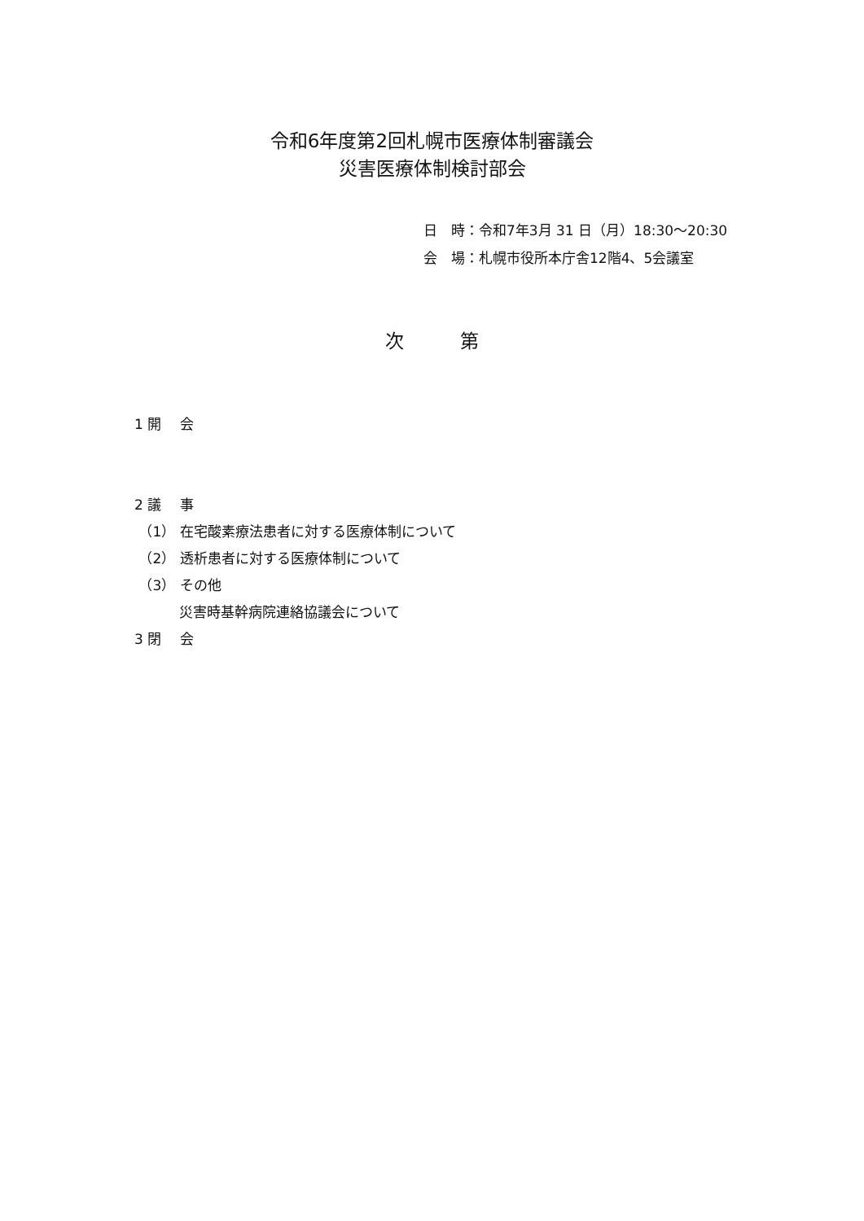令和6年度第2回札幌市医療体制審議会
災害医療体制検討部会
日　時：令和7年3月 31 日（月）18:30～20:30
会　場：札幌市役所本庁舎12階4、5会議室
次　　　第
1 開　 会
2 議　 事
（1） 在宅酸素療法患者に対する医療体制について
（2） 透析患者に対する医療体制について
（3） その他
災害時基幹病院連絡協議会について
3 閉　 会